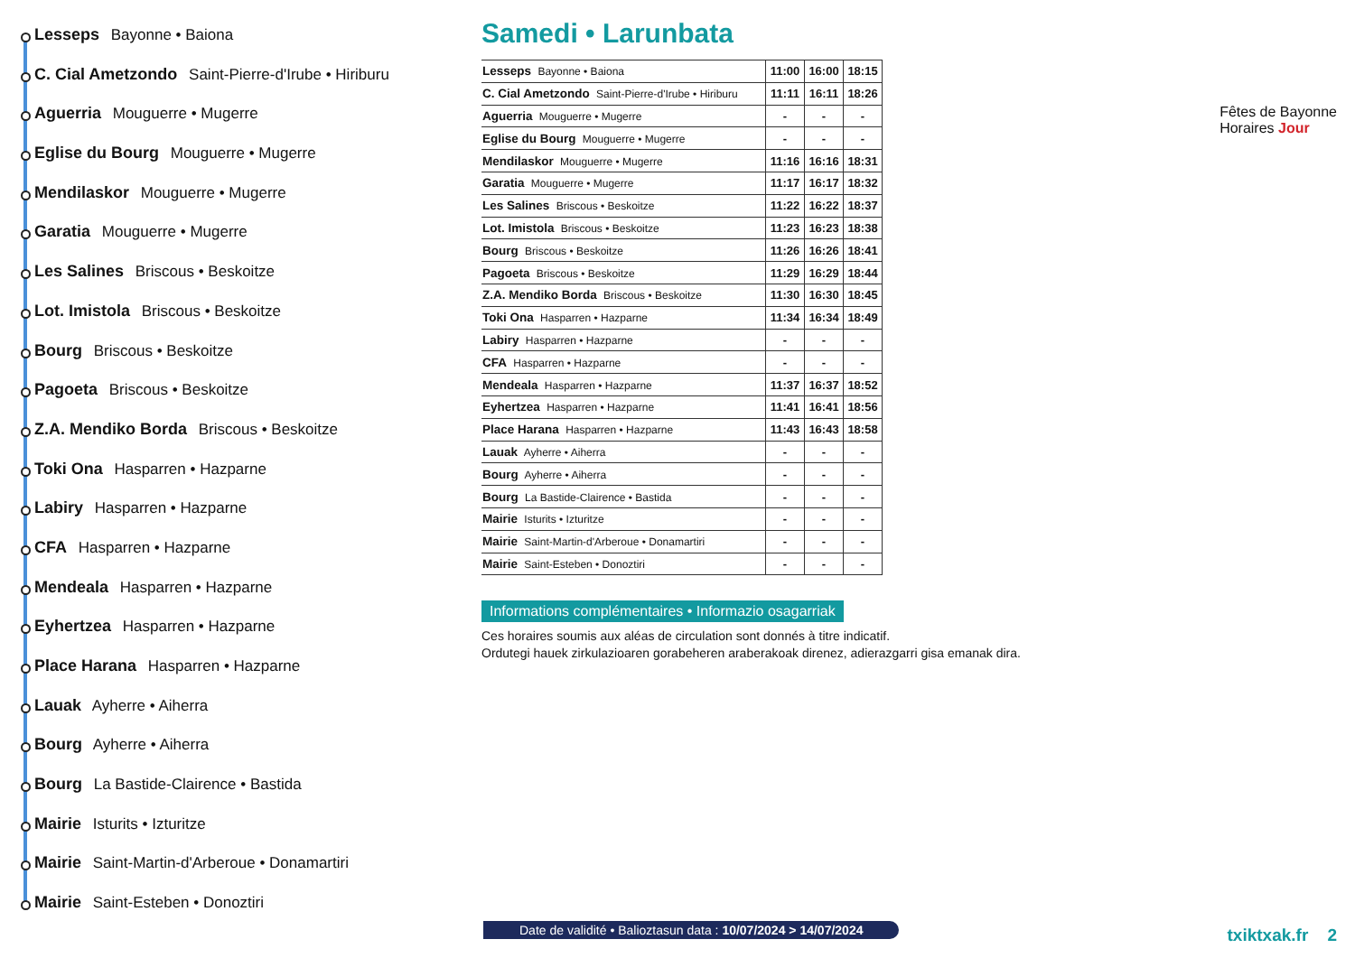Lesseps Bayonne • Baiona
C. Cial Ametzondo Saint-Pierre-d'Irube • Hiriburu
Aguerria Mouguerre • Mugerre
Eglise du Bourg Mouguerre • Mugerre
Mendilaskor Mouguerre • Mugerre
Garatia Mouguerre • Mugerre
Les Salines Briscous • Beskoitze
Lot. Imistola Briscous • Beskoitze
Bourg Briscous • Beskoitze
Pagoeta Briscous • Beskoitze
Z.A. Mendiko Borda Briscous • Beskoitze
Toki Ona Hasparren • Hazparne
Labiry Hasparren • Hazparne
CFA Hasparren • Hazparne
Mendeala Hasparren • Hazparne
Eyhertzea Hasparren • Hazparne
Place Harana Hasparren • Hazparne
Lauak Ayherre • Aiherra
Bourg Ayherre • Aiherra
Bourg La Bastide-Clairence • Bastida
Mairie Isturits • Izturitze
Mairie Saint-Martin-d'Arberoue • Donamartiri
Mairie Saint-Esteben • Donoztiri
Samedi • Larunbata
| Lesseps Bayonne • Baiona | 11:00 | 16:00 | 18:15 |
| C. Cial Ametzondo Saint-Pierre-d'Irube • Hiriburu | 11:11 | 16:11 | 18:26 |
| Aguerria Mouguerre • Mugerre | - | - | - |
| Eglise du Bourg Mouguerre • Mugerre | - | - | - |
| Mendilaskor Mouguerre • Mugerre | 11:16 | 16:16 | 18:31 |
| Garatia Mouguerre • Mugerre | 11:17 | 16:17 | 18:32 |
| Les Salines Briscous • Beskoitze | 11:22 | 16:22 | 18:37 |
| Lot. Imistola Briscous • Beskoitze | 11:23 | 16:23 | 18:38 |
| Bourg Briscous • Beskoitze | 11:26 | 16:26 | 18:41 |
| Pagoeta Briscous • Beskoitze | 11:29 | 16:29 | 18:44 |
| Z.A. Mendiko Borda Briscous • Beskoitze | 11:30 | 16:30 | 18:45 |
| Toki Ona Hasparren • Hazparne | 11:34 | 16:34 | 18:49 |
| Labiry Hasparren • Hazparne | - | - | - |
| CFA Hasparren • Hazparne | - | - | - |
| Mendeala Hasparren • Hazparne | 11:37 | 16:37 | 18:52 |
| Eyhertzea Hasparren • Hazparne | 11:41 | 16:41 | 18:56 |
| Place Harana Hasparren • Hazparne | 11:43 | 16:43 | 18:58 |
| Lauak Ayherre • Aiherra | - | - | - |
| Bourg Ayherre • Aiherra | - | - | - |
| Bourg La Bastide-Clairence • Bastida | - | - | - |
| Mairie Isturits • Izturitze | - | - | - |
| Mairie Saint-Martin-d'Arberoue • Donamartiri | - | - | - |
| Mairie Saint-Esteben • Donoztiri | - | - | - |
Informations complémentaires • Informazio osagarriak
Ces horaires soumis aux aléas de circulation sont donnés à titre indicatif.
Ordutegi hauek zirkulazioaren gorabeheren araberakoak direnez, adierazgarri gisa emanak dira.
Fêtes de Bayonne
Horaires Jour
Date de validité • Balioztasun data : 10/07/2024 > 14/07/2024
txiktxak.fr 2